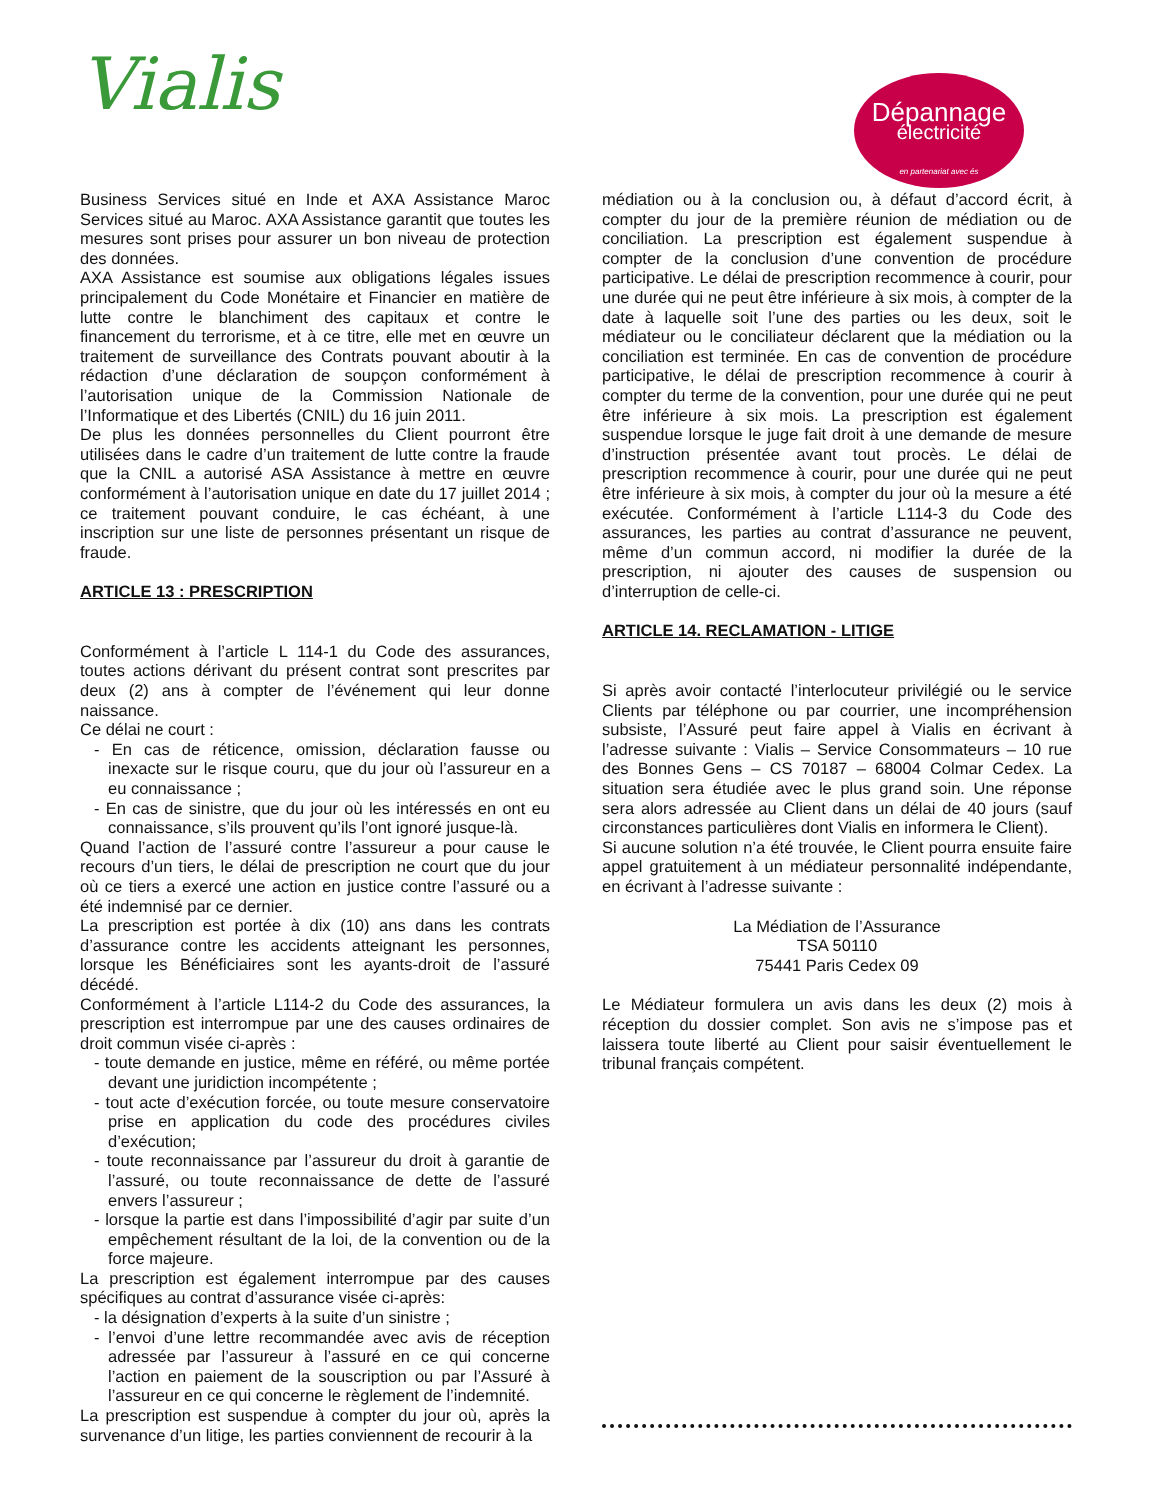Vialis
Dépannage
électricité
en partenariat avec és
Business Services situé en Inde et AXA Assistance Maroc Services situé au Maroc. AXA Assistance garantit que toutes les mesures sont prises pour assurer un bon niveau de protection des données.
AXA Assistance est soumise aux obligations légales issues principalement du Code Monétaire et Financier en matière de lutte contre le blanchiment des capitaux et contre le financement du terrorisme, et à ce titre, elle met en œuvre un traitement de surveillance des Contrats pouvant aboutir à la rédaction d’une déclaration de soupçon conformément à l’autorisation unique de la Commission Nationale de l’Informatique et des Libertés (CNIL) du 16 juin 2011.
De plus les données personnelles du Client pourront être utilisées dans le cadre d’un traitement de lutte contre la fraude que la CNIL a autorisé ASA Assistance à mettre en œuvre conformément à l’autorisation unique en date du 17 juillet 2014 ; ce traitement pouvant conduire, le cas échéant, à une inscription sur une liste de personnes présentant un risque de fraude.
ARTICLE 13 : PRESCRIPTION
Conformément à l’article L 114-1 du Code des assurances, toutes actions dérivant du présent contrat sont prescrites par deux (2) ans à compter de l’événement qui leur donne naissance.
Ce délai ne court :
- En cas de réticence, omission, déclaration fausse ou inexacte sur le risque couru, que du jour où l’assureur en a eu connaissance ;
- En cas de sinistre, que du jour où les intéressés en ont eu connaissance, s’ils prouvent qu’ils l’ont ignoré jusque-là.
Quand l’action de l’assuré contre l’assureur a pour cause le recours d’un tiers, le délai de prescription ne court que du jour où ce tiers a exercé une action en justice contre l’assuré ou a été indemnisé par ce dernier.
La prescription est portée à dix (10) ans dans les contrats d’assurance contre les accidents atteignant les personnes, lorsque les Bénéficiaires sont les ayants-droit de l’assuré décédé.
Conformément à l’article L114-2 du Code des assurances, la prescription est interrompue par une des causes ordinaires de droit commun visée ci-après :
- toute demande en justice, même en référé, ou même portée devant une juridiction incompétente ;
- tout acte d’exécution forcée, ou toute mesure conservatoire prise en application du code des procédures civiles d’exécution;
- toute reconnaissance par l’assureur du droit à garantie de l’assuré, ou toute reconnaissance de dette de l’assuré envers l’assureur ;
- lorsque la partie est dans l’impossibilité d’agir par suite d’un empêchement résultant de la loi, de la convention ou de la force majeure.
La prescription est également interrompue par des causes spécifiques au contrat d’assurance visée ci-après:
- la désignation d’experts à la suite d’un sinistre ;
- l’envoi d’une lettre recommandée avec avis de réception adressée par l’assureur à l’assuré en ce qui concerne l’action en paiement de la souscription ou par l’Assuré à l’assureur en ce qui concerne le règlement de l’indemnité.
La prescription est suspendue à compter du jour où, après la survenance d’un litige, les parties conviennent de recourir à la
médiation ou à la conclusion ou, à défaut d’accord écrit, à compter du jour de la première réunion de médiation ou de conciliation. La prescription est également suspendue à compter de la conclusion d’une convention de procédure participative. Le délai de prescription recommence à courir, pour une durée qui ne peut être inférieure à six mois, à compter de la date à laquelle soit l’une des parties ou les deux, soit le médiateur ou le conciliateur déclarent que la médiation ou la conciliation est terminée. En cas de convention de procédure participative, le délai de prescription recommence à courir à compter du terme de la convention, pour une durée qui ne peut être inférieure à six mois. La prescription est également suspendue lorsque le juge fait droit à une demande de mesure d’instruction présentée avant tout procès. Le délai de prescription recommence à courir, pour une durée qui ne peut être inférieure à six mois, à compter du jour où la mesure a été exécutée. Conformément à l’article L114-3 du Code des assurances, les parties au contrat d’assurance ne peuvent, même d’un commun accord, ni modifier la durée de la prescription, ni ajouter des causes de suspension ou d’interruption de celle-ci.
ARTICLE 14. RECLAMATION - LITIGE
Si après avoir contacté l’interlocuteur privilégié ou le service Clients par téléphone ou par courrier, une incompréhension subsiste, l’Assuré peut faire appel à Vialis en écrivant à l’adresse suivante : Vialis – Service Consommateurs – 10 rue des Bonnes Gens – CS 70187 – 68004 Colmar Cedex. La situation sera étudiée avec le plus grand soin. Une réponse sera alors adressée au Client dans un délai de 40 jours (sauf circonstances particulières dont Vialis en informera le Client).
Si aucune solution n’a été trouvée, le Client pourra ensuite faire appel gratuitement à un médiateur personnalité indépendante, en écrivant à l’adresse suivante :
La Médiation de l’Assurance
TSA 50110
75441 Paris Cedex 09
Le Médiateur formulera un avis dans les deux (2) mois à réception du dossier complet. Son avis ne s’impose pas et laissera toute liberté au Client pour saisir éventuellement le tribunal français compétent.